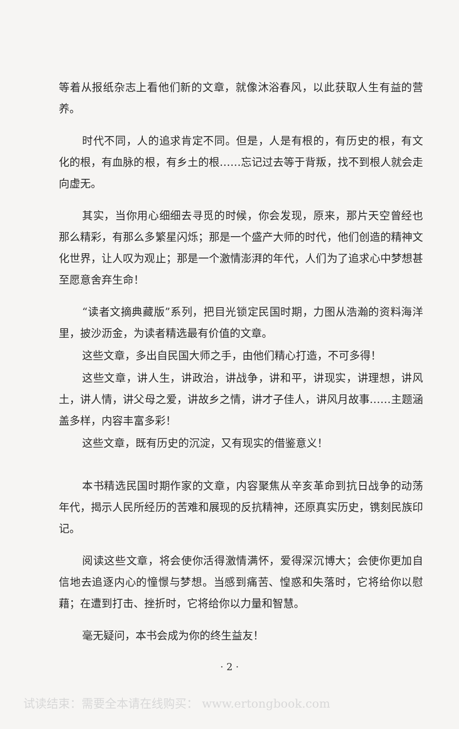等着从报纸杂志上看他们新的文章，就像沐浴春风，以此获取人生有益的营养。
时代不同，人的追求肯定不同。但是，人是有根的，有历史的根，有文化的根，有血脉的根，有乡土的根……忘记过去等于背叛，找不到根人就会走向虚无。
其实，当你用心细细去寻觅的时候，你会发现，原来，那片天空曾经也那么精彩，有那么多繁星闪烁；那是一个盛产大师的时代，他们创造的精神文化世界，让人叹为观止；那是一个激情澎湃的年代，人们为了追求心中梦想甚至愿意舍弃生命！
“读者文摘典藏版”系列，把目光锁定民国时期，力图从浩瀚的资料海洋里，披沙沥金，为读者精选最有价值的文章。
这些文章，多出自民国大师之手，由他们精心打造，不可多得！
这些文章，讲人生，讲政治，讲战争，讲和平，讲现实，讲理想，讲风土，讲人情，讲父母之爱，讲故乡之情，讲才子佳人，讲风月故事……主题涵盖多样，内容丰富多彩！
这些文章，既有历史的沉淀，又有现实的借鉴意义！
本书精选民国时期作家的文章，内容聚焦从辛亥革命到抗日战争的动荡年代，揭示人民所经历的苦难和展现的反抗精神，还原真实历史，镌刻民族印记。
阅读这些文章，将会使你活得激情满怀，爱得深沉博大；会使你更加自信地去追逐内心的憧憬与梦想。当感到痛苦、惶惑和失落时，它将给你以慰藉；在遭到打击、挫折时，它将给你以力量和智慧。
毫无疑问，本书会成为你的终生益友！
· 2 ·
试读结束：需要全本请在线购买： www.ertongbook.com